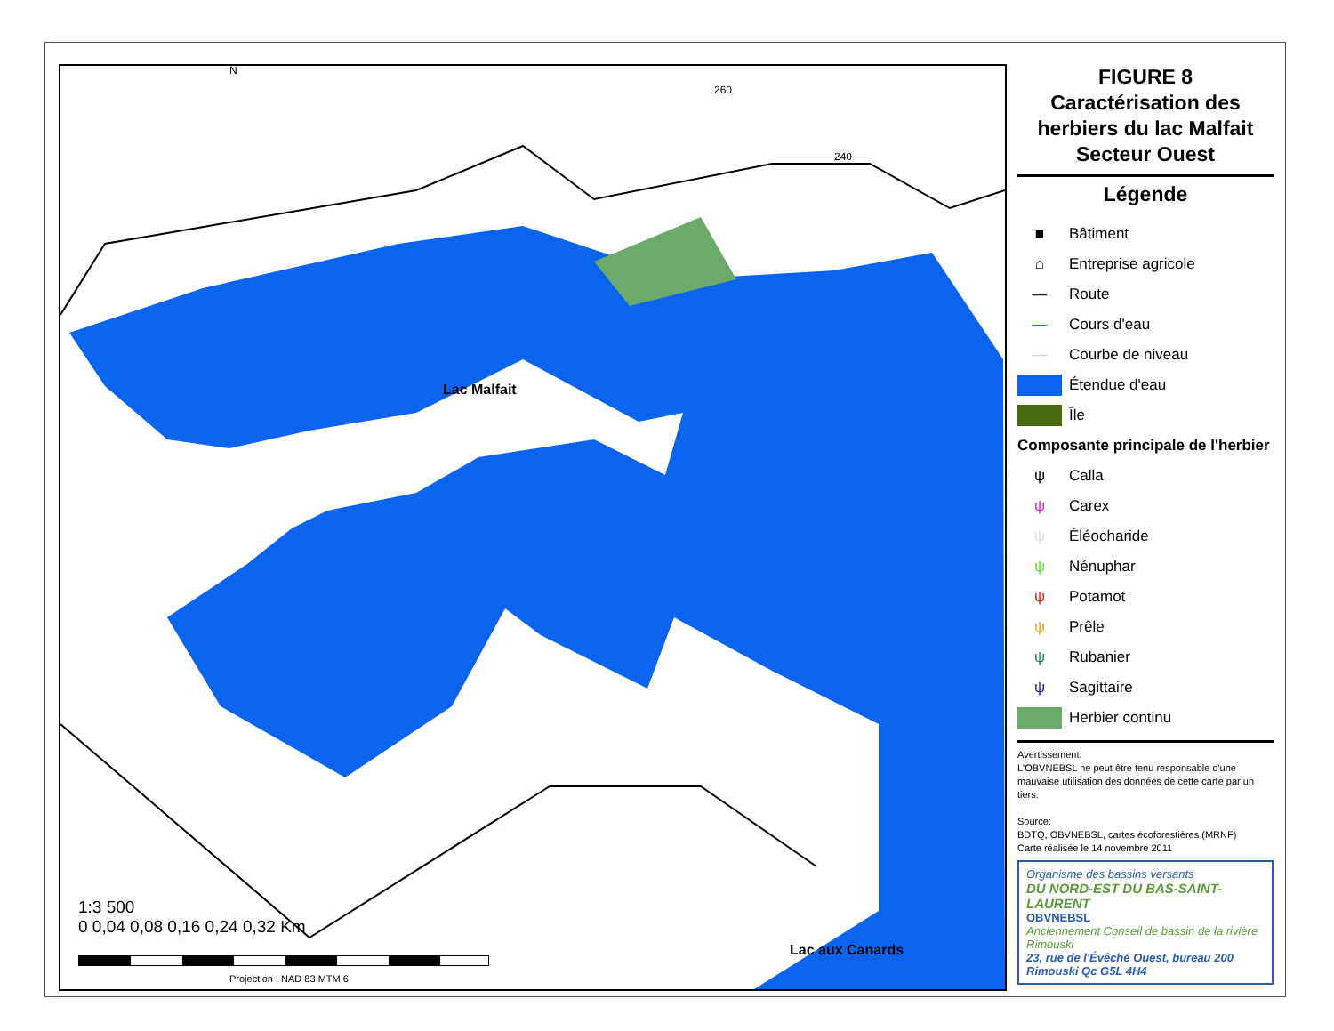N
260
240
Lac Malfait
Lac aux Canards
1:3 500
0 0,04 0,08 0,16 0,24 0,32 Km
Projection : NAD 83 MTM 6
FIGURE 8
Caractérisation des herbiers du lac Malfait Secteur Ouest
Légende
■ Bâtiment
⌂ Entreprise agricole
— Route
— Cours d'eau
— Courbe de niveau
Étendue d'eau
Île
Composante principale de l'herbier
ψ Calla
ψ Carex
ψ Éléocharide
ψ Nénuphar
ψ Potamot
ψ Prêle
ψ Rubanier
ψ Sagittaire
Herbier continu
Avertissement:
L'OBVNEBSL ne peut être tenu responsable d'une mauvaise utilisation des données de cette carte par un tiers.
Source:
BDTQ, OBVNEBSL, cartes écoforestières (MRNF)
Carte réalisée le 14 novembre 2011
Organisme des bassins versants
DU NORD-EST DU BAS-SAINT-LAURENT
OBVNEBSL
Anciennement Conseil de bassin de la rivière Rimouski
23, rue de l'Évêché Ouest, bureau 200
Rimouski Qc G5L 4H4